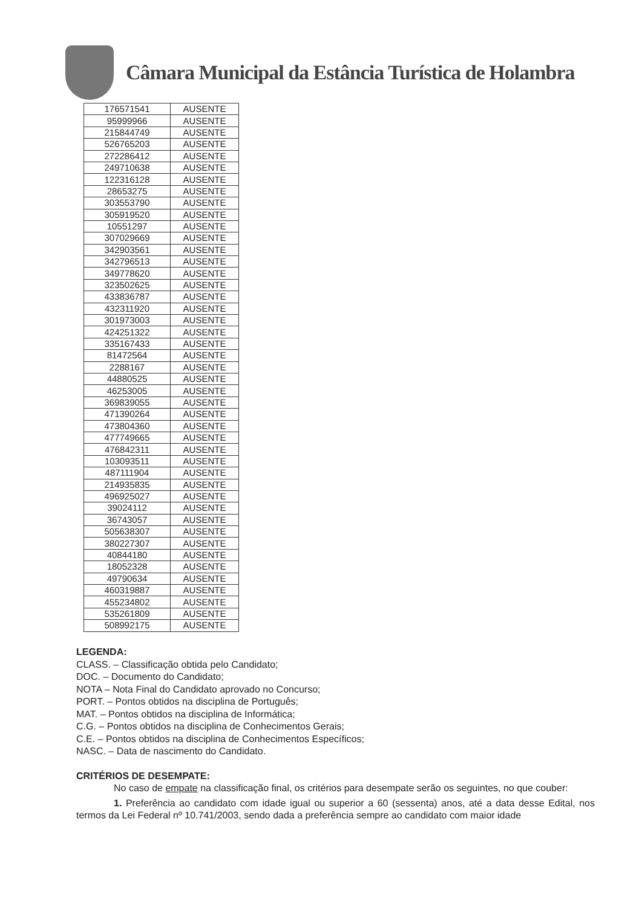Câmara Municipal da Estância Turística de Holambra
| 176571541 | AUSENTE |
| 95999966 | AUSENTE |
| 215844749 | AUSENTE |
| 526765203 | AUSENTE |
| 272286412 | AUSENTE |
| 249710638 | AUSENTE |
| 122316128 | AUSENTE |
| 28653275 | AUSENTE |
| 303553790 | AUSENTE |
| 305919520 | AUSENTE |
| 10551297 | AUSENTE |
| 307029669 | AUSENTE |
| 342903561 | AUSENTE |
| 342796513 | AUSENTE |
| 349778620 | AUSENTE |
| 323502625 | AUSENTE |
| 433836787 | AUSENTE |
| 432311920 | AUSENTE |
| 301973003 | AUSENTE |
| 424251322 | AUSENTE |
| 335167433 | AUSENTE |
| 81472564 | AUSENTE |
| 2288167 | AUSENTE |
| 44880525 | AUSENTE |
| 46253005 | AUSENTE |
| 369839055 | AUSENTE |
| 471390264 | AUSENTE |
| 473804360 | AUSENTE |
| 477749665 | AUSENTE |
| 476842311 | AUSENTE |
| 103093511 | AUSENTE |
| 487111904 | AUSENTE |
| 214935835 | AUSENTE |
| 496925027 | AUSENTE |
| 39024112 | AUSENTE |
| 36743057 | AUSENTE |
| 505638307 | AUSENTE |
| 380227307 | AUSENTE |
| 40844180 | AUSENTE |
| 18052328 | AUSENTE |
| 49790634 | AUSENTE |
| 460319887 | AUSENTE |
| 455234802 | AUSENTE |
| 535261809 | AUSENTE |
| 508992175 | AUSENTE |
LEGENDA:
CLASS. – Classificação obtida pelo Candidato;
DOC. – Documento do Candidato;
NOTA – Nota Final do Candidato aprovado no Concurso;
PORT. – Pontos obtidos na disciplina de Português;
MAT. – Pontos obtidos na disciplina de Informática;
C.G. – Pontos obtidos na disciplina de Conhecimentos Gerais;
C.E. – Pontos obtidos na disciplina de Conhecimentos Específicos;
NASC. – Data de nascimento do Candidato.
CRITÉRIOS DE DESEMPATE:
No caso de empate na classificação final, os critérios para desempate serão os seguintes, no que couber:
1. Preferência ao candidato com idade igual ou superior a 60 (sessenta) anos, até a data desse Edital, nos termos da Lei Federal nº 10.741/2003, sendo dada a preferência sempre ao candidato com maior idade